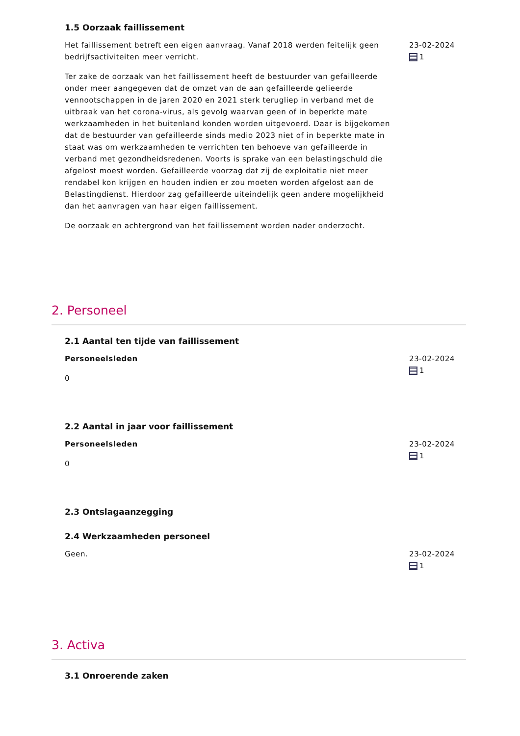1.5 Oorzaak faillissement
Het faillissement betreft een eigen aanvraag. Vanaf 2018 werden feitelijk geen bedrijfsactiviteiten meer verricht.
Ter zake de oorzaak van het faillissement heeft de bestuurder van gefailleerde onder meer aangegeven dat de omzet van de aan gefailleerde gelieerde vennootschappen in de jaren 2020 en 2021 sterk terugliep in verband met de uitbraak van het corona-virus, als gevolg waarvan geen of in beperkte mate werkzaamheden in het buitenland konden worden uitgevoerd. Daar is bijgekomen dat de bestuurder van gefailleerde sinds medio 2023 niet of in beperkte mate in staat was om werkzaamheden te verrichten ten behoeve van gefailleerde in verband met gezondheidsredenen. Voorts is sprake van een belastingschuld die afgelost moest worden. Gefailleerde voorzag dat zij de exploitatie niet meer rendabel kon krijgen en houden indien er zou moeten worden afgelost aan de Belastingdienst. Hierdoor zag gefailleerde uiteindelijk geen andere mogelijkheid dan het aanvragen van haar eigen faillissement.
De oorzaak en achtergrond van het faillissement worden nader onderzocht.
23-02-2024
1
2. Personeel
2.1 Aantal ten tijde van faillissement
Personeelsleden
0
23-02-2024
1
2.2 Aantal in jaar voor faillissement
Personeelsleden
0
23-02-2024
1
2.3 Ontslagaanzegging
2.4 Werkzaamheden personeel
Geen. 23-02-2024
1
3. Activa
3.1 Onroerende zaken